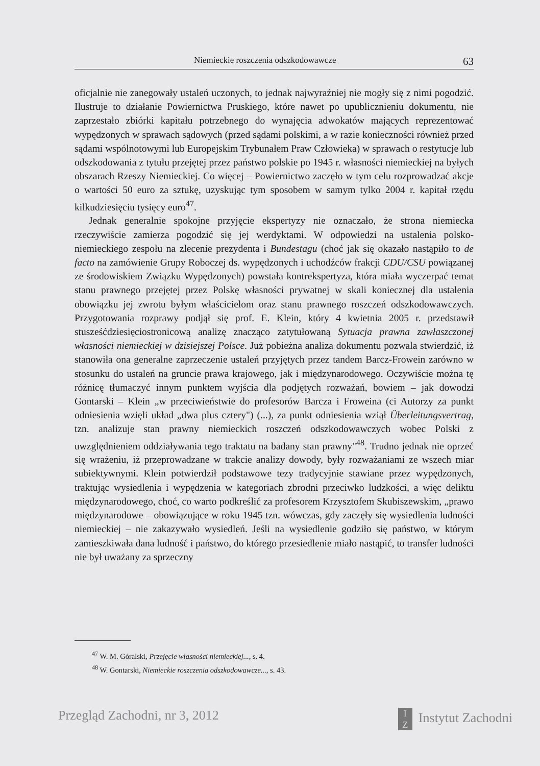Niemieckie roszczenia odszkodowawcze 63
oficjalnie nie zanegowały ustaleń uczonych, to jednak najwyraźniej nie mogły się z nimi pogodzić. Ilustruje to działanie Powiernictwa Pruskiego, które nawet po upublicznieniu dokumentu, nie zaprzestało zbiórki kapitału potrzebnego do wynajęcia adwokatów mających reprezentować wypędzonych w sprawach sądowych (przed sądami polskimi, a w razie konieczności również przed sądami wspólnotowymi lub Europejskim Trybunałem Praw Człowieka) w sprawach o restytucje lub odszkodowania z tytułu przejętej przez państwo polskie po 1945 r. własności niemieckiej na byłych obszarach Rzeszy Niemieckiej. Co więcej – Powiernictwo zaczęło w tym celu rozprowadzać akcje o wartości 50 euro za sztukę, uzyskując tym sposobem w samym tylko 2004 r. kapitał rzędu kilkudziesięciu tysięcy euro<sup>47</sup>.
Jednak generalnie spokojne przyjęcie ekspertyzy nie oznaczało, że strona niemiecka rzeczywiście zamierza pogodzić się jej werdyktami. W odpowiedzi na ustalenia polsko-niemieckiego zespołu na zlecenie prezydenta i Bundestagu (choć jak się okazało nastąpiło to de facto na zamówienie Grupy Roboczej ds. wypędzonych i uchodźców frakcji CDU/CSU powiązanej ze środowiskiem Związku Wypędzonych) powstała kontrekspertyza, która miała wyczerpać temat stanu prawnego przejętej przez Polskę własności prywatnej w skali koniecznej dla ustalenia obowiązku jej zwrotu byłym właścicielom oraz stanu prawnego roszczeń odszkodowawczych. Przygotowania rozprawy podjął się prof. E. Klein, który 4 kwietnia 2005 r. przedstawił stusześćdziesięciostronicową analizę znacząco zatytułowaną Sytuacja prawna zawłaszczonej własności niemieckiej w dzisiejszej Polsce. Już pobieżna analiza dokumentu pozwala stwierdzić, iż stanowiła ona generalne zaprzeczenie ustaleń przyjętych przez tandem Barcz-Frowein zarówno w stosunku do ustaleń na gruncie prawa krajowego, jak i międzynarodowego. Oczywiście można tę różnicę tłumaczyć innym punktem wyjścia dla podjętych rozważań, bowiem – jak dowodzi Gontarski – Klein „w przeciwieństwie do profesorów Barcza i Froweina (ci Autorzy za punkt odniesienia wzięli układ „dwa plus cztery") (...), za punkt odniesienia wziął Überleitungsvertrag, tzn. analizuje stan prawny niemieckich roszczeń odszkodowawczych wobec Polski z uwzględnieniem oddziaływania tego traktatu na badany stan prawny"<sup>48</sup>. Trudno jednak nie oprzeć się wrażeniu, iż przeprowadzane w trakcie analizy dowody, były rozważaniami ze wszech miar subiektywnymi. Klein potwierdził podstawowe tezy tradycyjnie stawiane przez wypędzonych, traktując wysiedlenia i wypędzenia w kategoriach zbrodni przeciwko ludzkości, a więc deliktu międzynarodowego, choć, co warto podkreślić za profesorem Krzysztofem Skubiszewskim, „prawo międzynarodowe – obowiązujące w roku 1945 tzn. wówczas, gdy zaczęły się wysiedlenia ludności niemieckiej – nie zakazywało wysiedleń. Jeśli na wysiedlenie godziło się państwo, w którym zamieszkiwała dana ludność i państwo, do którego przesiedlenie miało nastąpić, to transfer ludności nie był uważany za sprzeczny
<sup>47</sup> W. M. Góralski, Przejęcie własności niemieckiej..., s. 4.
<sup>48</sup> W. Gontarski, Niemieckie roszczenia odszkodowawcze..., s. 43.
Przegląd Zachodni, nr 3, 2012 I
Z Instytut Zachodni